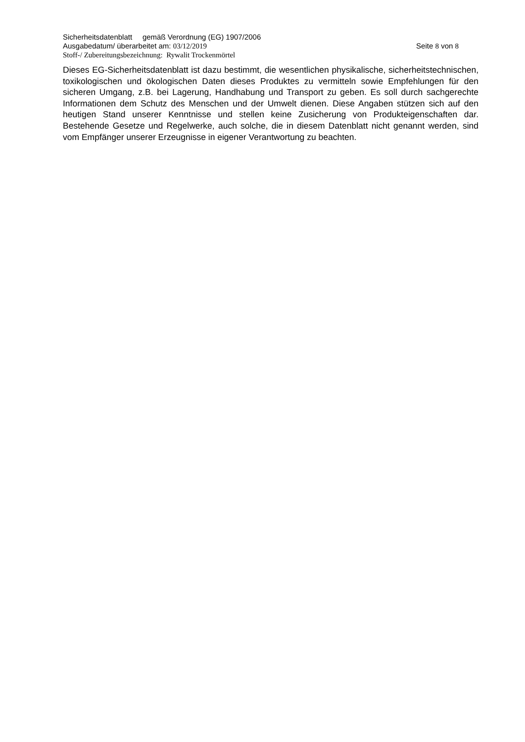Sicherheitsdatenblatt gemäß Verordnung (EG) 1907/2006
Ausgabedatum/ überarbeitet am: 03/12/2019 Seite 8 von 8
Stoff-/ Zubereitungsbezeichnung: Rywalit Trockenmörtel
Dieses EG-Sicherheitsdatenblatt ist dazu bestimmt, die wesentlichen physikalische, sicherheitstechnischen, toxikologischen und ökologischen Daten dieses Produktes zu vermitteln sowie Empfehlungen für den sicheren Umgang, z.B. bei Lagerung, Handhabung und Transport zu geben. Es soll durch sachgerechte Informationen dem Schutz des Menschen und der Umwelt dienen. Diese Angaben stützen sich auf den heutigen Stand unserer Kenntnisse und stellen keine Zusicherung von Produkteigenschaften dar. Bestehende Gesetze und Regelwerke, auch solche, die in diesem Datenblatt nicht genannt werden, sind vom Empfänger unserer Erzeugnisse in eigener Verantwortung zu beachten.